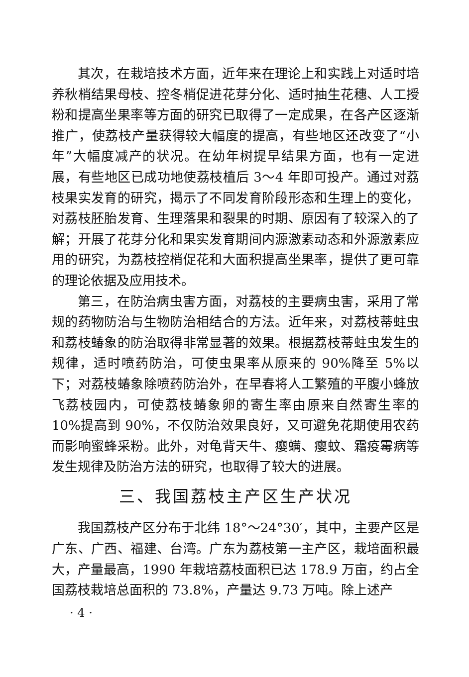其次，在栽培技术方面，近年来在理论上和实践上对适时培养秋梢结果母枝、控冬梢促进花芽分化、适时抽生花穗、人工授粉和提高坐果率等方面的研究已取得了一定成果，在各产区逐渐推广，使荔枝产量获得较大幅度的提高，有些地区还改变了“小年”大幅度减产的状况。在幼年树提早结果方面，也有一定进展，有些地区已成功地使荔枝植后 3～4 年即可投产。通过对荔枝果实发育的研究，揭示了不同发育阶段形态和生理上的变化，对荔枝胚胎发育、生理落果和裂果的时期、原因有了较深入的了解；开展了花芽分化和果实发育期间内源激素动态和外源激素应用的研究，为荔枝控梢促花和大面积提高坐果率，提供了更可靠的理论依据及应用技术。
第三，在防治病虫害方面，对荔枝的主要病虫害，采用了常规的药物防治与生物防治相结合的方法。近年来，对荔枝蒂蛀虫和荔枝蝽象的防治取得非常显著的效果。根据荔枝蒂蛀虫发生的规律，适时喷药防治，可使虫果率从原来的 90%降至 5%以下；对荔枝蝽象除喷药防治外，在早春将人工繁殖的平腹小蜂放飞荔枝园内，可使荔枝蝽象卵的寄生率由原来自然寄生率的 10%提高到 90%，不仅防治效果良好，又可避免花期使用农药而影响蜜蜂采粉。此外，对龟背天牛、瘿螨、瘿蚊、霜疫霉病等发生规律及防治方法的研究，也取得了较大的进展。
三、我国荔枝主产区生产状况
我国荔枝产区分布于北纬 18°～24°30′，其中，主要产区是广东、广西、福建、台湾。广东为荔枝第一主产区，栽培面积最大，产量最高，1990 年栽培荔枝面积已达 178.9 万亩，约占全国荔枝栽培总面积的 73.8%，产量达 9.73 万吨。除上述产
· 4 ·